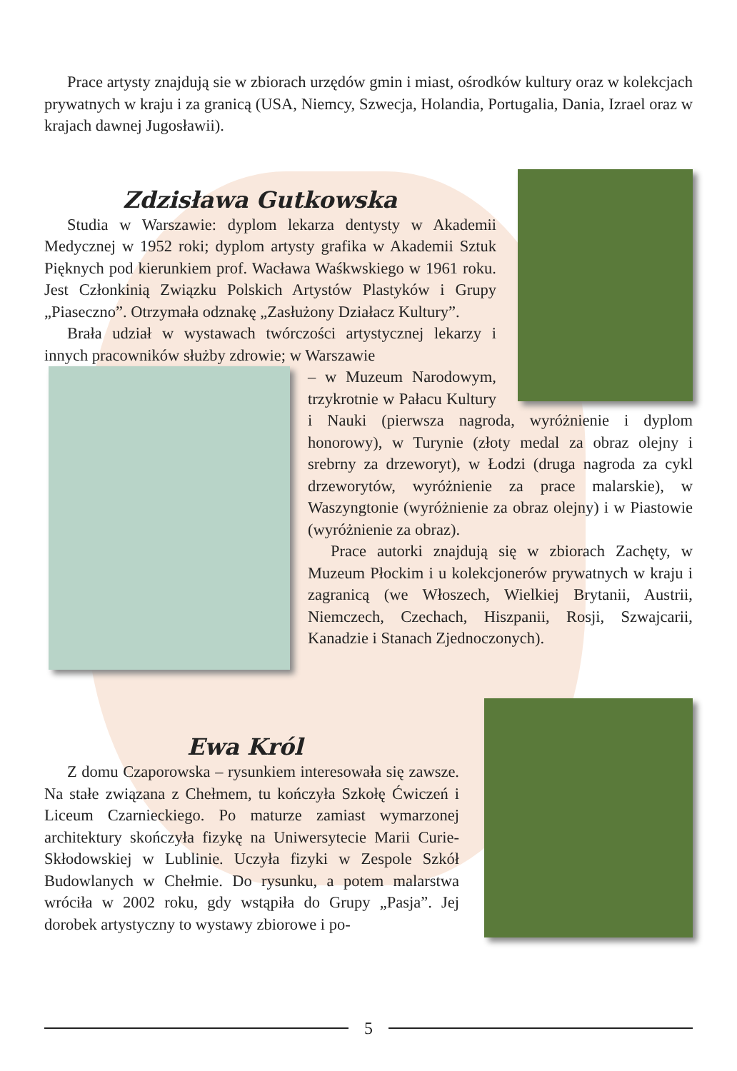Prace artysty znajdują sie w zbiorach urzędów gmin i miast, ośrodków kultury oraz w kolekcjach prywatnych w kraju i za granicą (USA, Niemcy, Szwecja, Holandia, Portugalia, Dania, Izrael oraz w krajach dawnej Jugosławii).
Zdzisława Gutkowska
Studia w Warszawie: dyplom lekarza dentysty w Akademii Medycznej w 1952 roki; dyplom artysty grafika w Akademii Sztuk Pięknych pod kierunkiem prof. Wacława Waśkwskiego w 1961 roku. Jest Członkinią Związku Polskich Artystów Plastyków i Grupy „Piaseczno”. Otrzymała odznakę „Zasłużony Działacz Kultury”.
Brała udział w wystawach twórczości artystycznej lekarzy i innych pracowników służby zdrowie; w Warszawie
– w Muzeum Narodowym, trzykrotnie w Pałacu Kultury i Nauki (pierwsza nagroda, wyróżnienie i dyplom honorowy), w Turynie (złoty medal za obraz olejny i srebrny za drzeworyt), w Łodzi (druga nagroda za cykl drzeworytów, wyróżnienie za prace malarskie), w Waszyngtonie (wyróżnienie za obraz olejny) i w Piastowie (wyróżnienie za obraz).
Prace autorki znajdują się w zbiorach Zachęty, w Muzeum Płockim i u kolekcjonerów prywatnych w kraju i zagranicą (we Włoszech, Wielkiej Brytanii, Austrii, Niemczech, Czechach, Hiszpanii, Rosji, Szwajcarii, Kanadzie i Stanach Zjednoczonych).
Ewa Król
Z domu Czaporowska – rysunkiem interesowała się zawsze. Na stałe związana z Chełmem, tu kończyła Szkołę Ćwiczeń i Liceum Czarnieckiego. Po maturze zamiast wymarzonej architektury skończyła fizykę na Uniwersytecie Marii Curie-Skłodowskiej w Lublinie. Uczyła fizyki w Zespole Szkół Budowlanych w Chełmie. Do rysunku, a potem malarstwa wróciła w 2002 roku, gdy wstąpiła do Grupy „Pasja”. Jej dorobek artystyczny to wystawy zbiorowe i po-
5